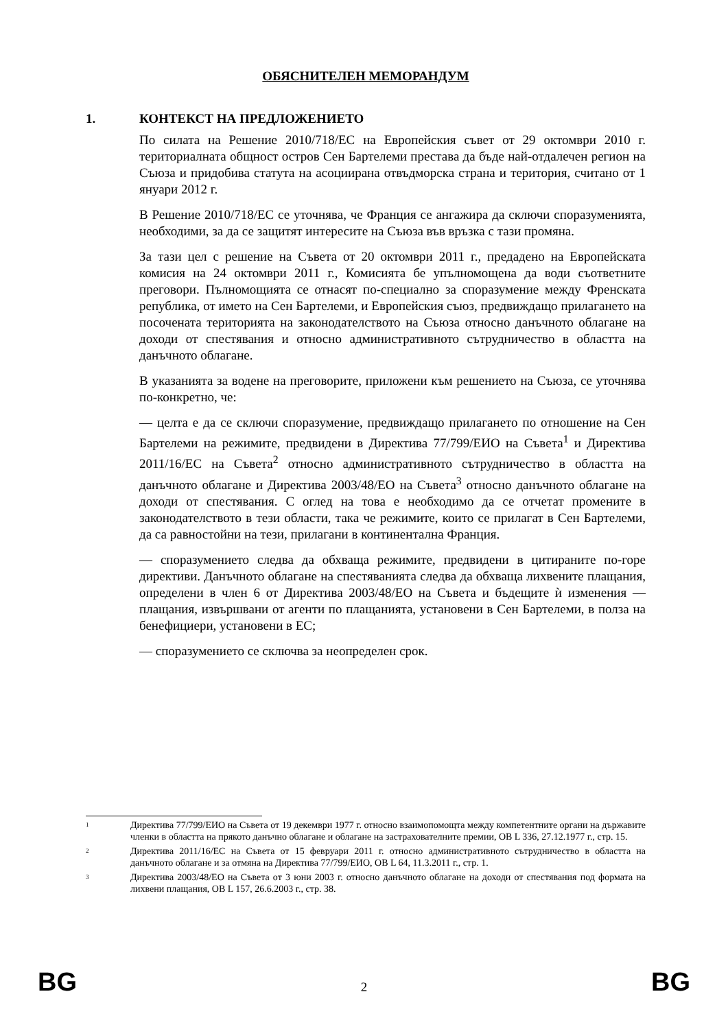ОБЯСНИТЕЛЕН МЕМОРАНДУМ
1. КОНТЕКСТ НА ПРЕДЛОЖЕНИЕТО
По силата на Решение 2010/718/ЕС на Европейския съвет от 29 октомври 2010 г. териториалната общност остров Сен Бартелеми престава да бъде най-отдалечен регион на Съюза и придобива статута на асоциирана отвъдморска страна и територия, считано от 1 януари 2012 г.
В Решение 2010/718/ЕС се уточнява, че Франция се ангажира да сключи споразуменията, необходими, за да се защитят интересите на Съюза във връзка с тази промяна.
За тази цел с решение на Съвета от 20 октомври 2011 г., предадено на Европейската комисия на 24 октомври 2011 г., Комисията бе упълномощена да води съответните преговори. Пълномощията се отнасят по-специално за споразумение между Френската република, от името на Сен Бартелеми, и Европейския съюз, предвиждащо прилагането на посочената територията на законодателството на Съюза относно данъчното облагане на доходи от спестявания и относно административното сътрудничество в областта на данъчното облагане.
В указанията за водене на преговорите, приложени към решението на Съюза, се уточнява по-конкретно, че:
— целта е да се сключи споразумение, предвиждащо прилагането по отношение на Сен Бартелеми на режимите, предвидени в Директива 77/799/ЕИО на Съвета<sup>1</sup> и Директива 2011/16/ЕС на Съвета<sup>2</sup> относно административното сътрудничество в областта на данъчното облагане и Директива 2003/48/ЕО на Съвета<sup>3</sup> относно данъчното облагане на доходи от спестявания. С оглед на това е необходимо да се отчетат промените в законодателството в тези области, така че режимите, които се прилагат в Сен Бартелеми, да са равностойни на тези, прилагани в континентална Франция.
— споразумението следва да обхваща режимите, предвидени в цитираните по-горе директиви. Данъчното облагане на спестяванията следва да обхваща лихвените плащания, определени в член 6 от Директива 2003/48/ЕО на Съвета и бъдещите ѝ изменения — плащания, извършвани от агенти по плащанията, установени в Сен Бартелеми, в полза на бенефициери, установени в ЕС;
— споразумението се сключва за неопределен срок.
1
Директива 77/799/ЕИО на Съвета от 19 декември 1977 г. относно взаимопомощта между компетентните органи на държавите членки в областта на прякото данъчно облагане и облагане на застрахователните премии, ОВ L 336, 27.12.1977 г., стр. 15.
2
Директива 2011/16/ЕС на Съвета от 15 февруари 2011 г. относно административното сътрудничество в областта на данъчното облагане и за отмяна на Директива 77/799/ЕИО, ОВ L 64, 11.3.2011 г., стр. 1.
3
Директива 2003/48/ЕО на Съвета от 3 юни 2003 г. относно данъчното облагане на доходи от спестявания под формата на лихвени плащания, ОВ L 157, 26.6.2003 г., стр. 38.
BG 2 BG